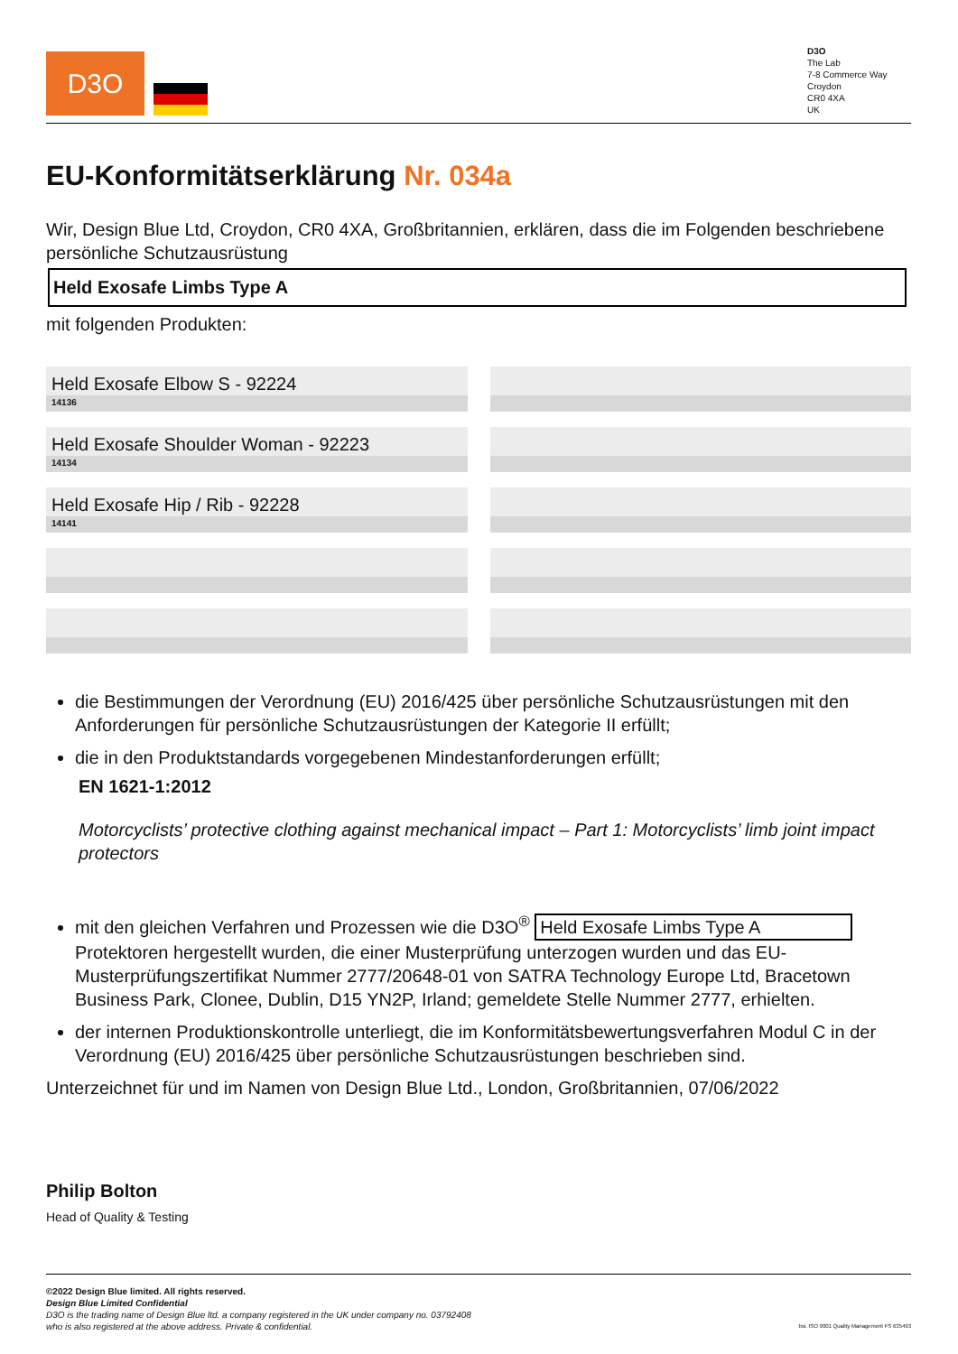D3O
D3O
The Lab
7-8 Commerce Way
Croydon
CR0 4XA
UK
EU-Konformitätserklärung Nr. 034a
Wir, Design Blue Ltd, Croydon, CR0 4XA, Großbritannien, erklären, dass die im Folgenden beschriebene persönliche Schutzausrüstung
Held Exosafe Limbs Type A
mit folgenden Produkten:
Held Exosafe Elbow S - 92224
14136
Held Exosafe Shoulder Woman - 92223
14134
Held Exosafe Hip / Rib - 92228
14141
die Bestimmungen der Verordnung (EU) 2016/425 über persönliche Schutzausrüstungen mit den Anforderungen für persönliche Schutzausrüstungen der Kategorie II erfüllt;
die in den Produktstandards vorgegebenen Mindestanforderungen erfüllt;
EN 1621-1:2012
Motorcyclists’ protective clothing against mechanical impact – Part 1: Motorcyclists’ limb joint impact protectors
mit den gleichen Verfahren und Prozessen wie die D3O<sup>®</sup> Held Exosafe Limbs Type A Protektoren hergestellt wurden, die einer Musterprüfung unterzogen wurden und das EU-Musterprüfungszertifikat Nummer 2777/20648-01 von SATRA Technology Europe Ltd, Bracetown Business Park, Clonee, Dublin, D15 YN2P, Irland; gemeldete Stelle Nummer 2777, erhielten.
der internen Produktionskontrolle unterliegt, die im Konformitätsbewertungsverfahren Modul C in der Verordnung (EU) 2016/425 über persönliche Schutzausrüstungen beschrieben sind.
Unterzeichnet für und im Namen von Design Blue Ltd., London, Großbritannien, 07/06/2022
Philip Bolton
Head of Quality & Testing
©2022 Design Blue limited. All rights reserved.
Design Blue Limited Confidential
D3O is the trading name of Design Blue ltd. a company registered in the UK under company no. 03792408
who is also registered at the above address. Private & confidential.
bsi. ISO 9001 Quality Management FS 635493